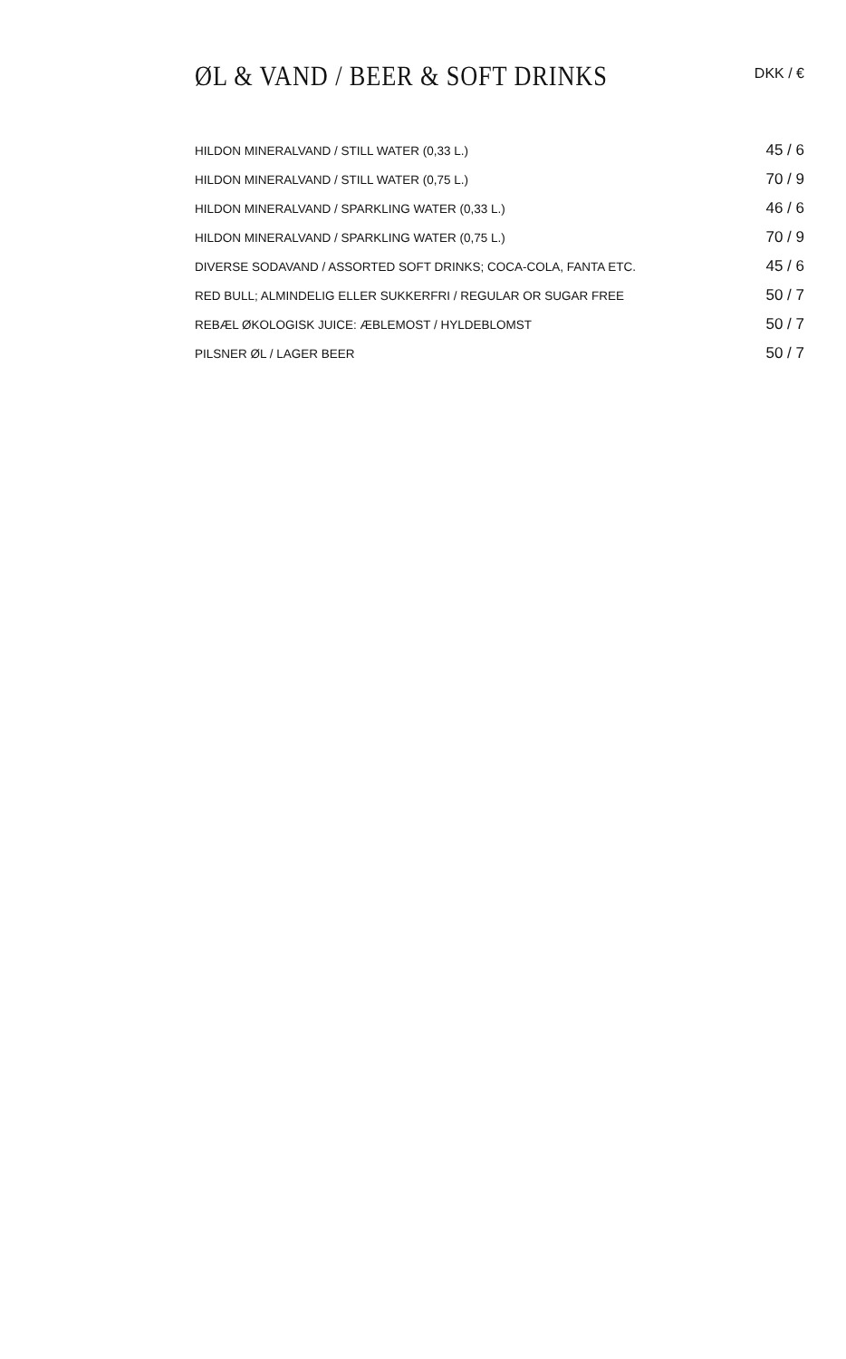ØL & VAND / BEER & SOFT DRINKS
DKK / €
| HILDON MINERALVAND / STILL WATER (0,33 L.) | 45 / 6 |
| HILDON MINERALVAND / STILL WATER (0,75 L.) | 70 / 9 |
| HILDON MINERALVAND / SPARKLING WATER (0,33 L.) | 46 / 6 |
| HILDON MINERALVAND / SPARKLING WATER (0,75 L.) | 70 / 9 |
| DIVERSE SODAVAND / ASSORTED SOFT DRINKS; COCA-COLA, FANTA ETC. | 45 / 6 |
| RED BULL; ALMINDELIG ELLER SUKKERFRI / REGULAR OR SUGAR FREE | 50 / 7 |
| REBÆL ØKOLOGISK JUICE: ÆBLEMOST / HYLDEBLOMST | 50 / 7 |
| PILSNER ØL / LAGER BEER | 50 / 7 |